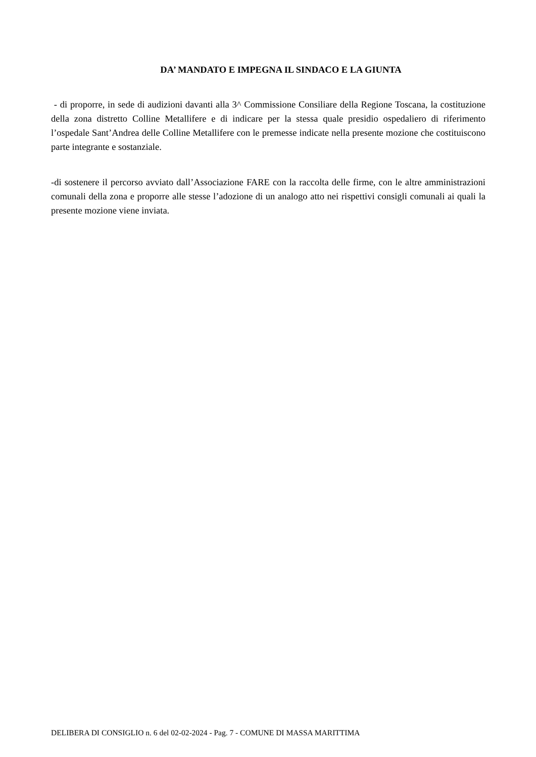DA’ MANDATO E IMPEGNA IL SINDACO E LA GIUNTA
- di proporre, in sede di audizioni davanti alla 3^ Commissione Consiliare della Regione Toscana, la costituzione della zona distretto Colline Metallifere e di indicare per la stessa quale presidio ospedaliero di riferimento l’ospedale Sant’Andrea delle Colline Metallifere con le premesse indicate nella presente mozione che costituiscono parte integrante e sostanziale.
-di sostenere il percorso avviato dall’Associazione FARE con la raccolta delle firme, con le altre amministrazioni comunali della zona e proporre alle stesse l’adozione di un analogo atto nei rispettivi consigli comunali ai quali la presente mozione viene inviata.
DELIBERA DI CONSIGLIO n. 6 del 02-02-2024 - Pag. 7 - COMUNE DI MASSA MARITTIMA